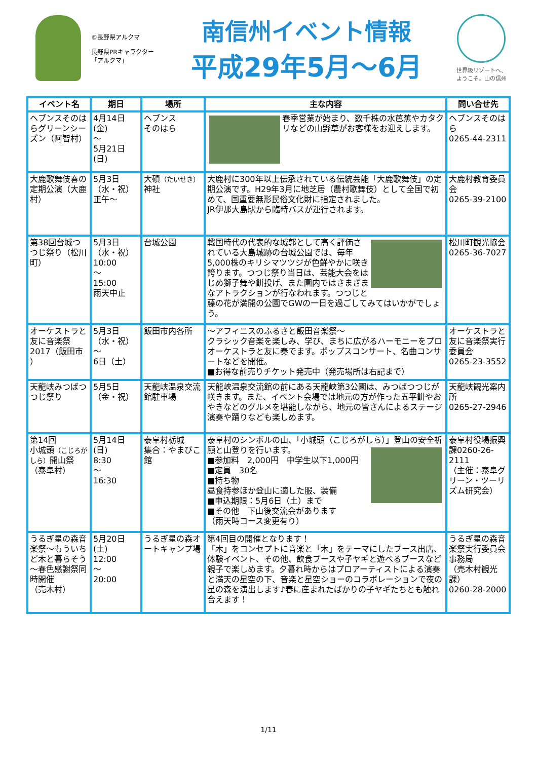©長野県アルクマ
長野県PRキャラクター「アルクマ」
南信州イベント情報
平成29年5月～6月
世界級リゾートへ、
ようこそ。山の信州
| イベント名 | 期日 | 場所 | 主な内容 | 問い合せ先 |
| --- | --- | --- | --- | --- |
| ヘブンスそのはらグリーンシーズン（阿智村） | 4月14日(金) ～ 5月21日(日) | ヘブンス そのはら | 春季営業が始まり、数千株の水芭蕉やカタクリなどの山野草がお客様をお迎えします。 | ヘブンスそのはら 0265-44-2311 |
| 大鹿歌舞伎春の定期公演（大鹿村） | 5月3日 （水・祝） 正午～ | 大磧 （たいせき） 神社 | 大鹿村に300年以上伝承されている伝統芸能「大鹿歌舞伎」の定期公演です。H29年3月に地芝居（農村歌舞伎）として全国で初めて、国重要無形民俗文化財に指定されました。 JR伊那大島駅から臨時バスが運行されます。 | 大鹿村教育委員会 0265-39-2100 |
| 第38回台城つつじ祭り（松川町） | 5月3日 （水・祝） 10:00 ～ 15:00 雨天中止 | 台城公園 | 戦国時代の代表的な城郭として高く評価されている大島城跡の台城公園では、毎年5,000株のキリシマツツジが色鮮やかに咲き誇ります。つつじ祭り当日は、芸能大会をはじめ獅子舞や餅投げ、また園内ではさまざまなアトラクションが行なわれます。つつじと藤の花が満開の公園でGWの一日を過ごしてみてはいかがでしょう。 | 松川町観光協会 0265-36-7027 |
| オーケストラと友に音楽祭2017（飯田市 ） | 5月3日 （水・祝） ～ 6日（土） | 飯田市内各所 | ～アフィニスのふるさと飯田音楽祭～ クラシック音楽を楽しみ、学び、まちに広がるハーモニーをプロオーケストラと友に奏でます。ポップスコンサート、名曲コンサートなどを開催。 ■お得な前売りチケット発売中（発売場所は右記まで） | オーケストラと友に音楽祭実行委員会 0265-23-3552 |
| 天龍峡みつばつつじ祭り | 5月5日 （金・祝） | 天龍峡温泉交流館駐車場 | 天龍峡温泉交流館の前にある天龍峡第3公園は、みつばつつじが咲きます。また、イベント会場では地元の方が作った五平餅やおやきなどのグルメを堪能しながら、地元の皆さんによるステージ演奏や踊りなども楽しめます。 | 天龍峡観光案内所 0265-27-2946 |
| 第14回 小城頭 （こじろがしら） 開山祭 （泰阜村） | 5月14日(日) 8:30 ～ 16:30 | 泰阜村栃城 集合：やまびこ館 | 泰阜村のシンボルの山、「小城頭（こじろがしら）」登山の安全祈願と山登りを行います。 ■参加料 2,000円 中学生以下1,000円 ■定員 30名 ■持ち物 昼食持参ほか登山に適した服、装備 ■申込期限：5月6日（土）まで ■その他 下山後交流会があります （雨天時コース変更有り） | 泰阜村役場振興課0260-26-2111 （主催：泰阜グリーン・ツーリズム研究会） |
| うるぎ星の森音楽祭～もういちど木と暮らそう～春色感謝祭同時開催 （売木村） | 5月20日(土) 12:00 ～ 20:00 | うるぎ星の森オートキャンプ場 | 第4回目の開催となります！ 「木」をコンセプトに音楽と「木」をテーマにしたブース出店、体験イベント、その他、飲食ブースや子ヤギと遊べるブースなど親子で楽しめます。夕暮れ時からはプロアーティストによる演奏と満天の星空の下、音楽と星空ショーのコラボレーションで夜の星の森を演出します♪春に産まれたばかりの子ヤギたちとも触れ合えます！ | うるぎ星の森音楽祭実行委員会事務局 （売木村観光課） 0260-28-2000 |
1/11